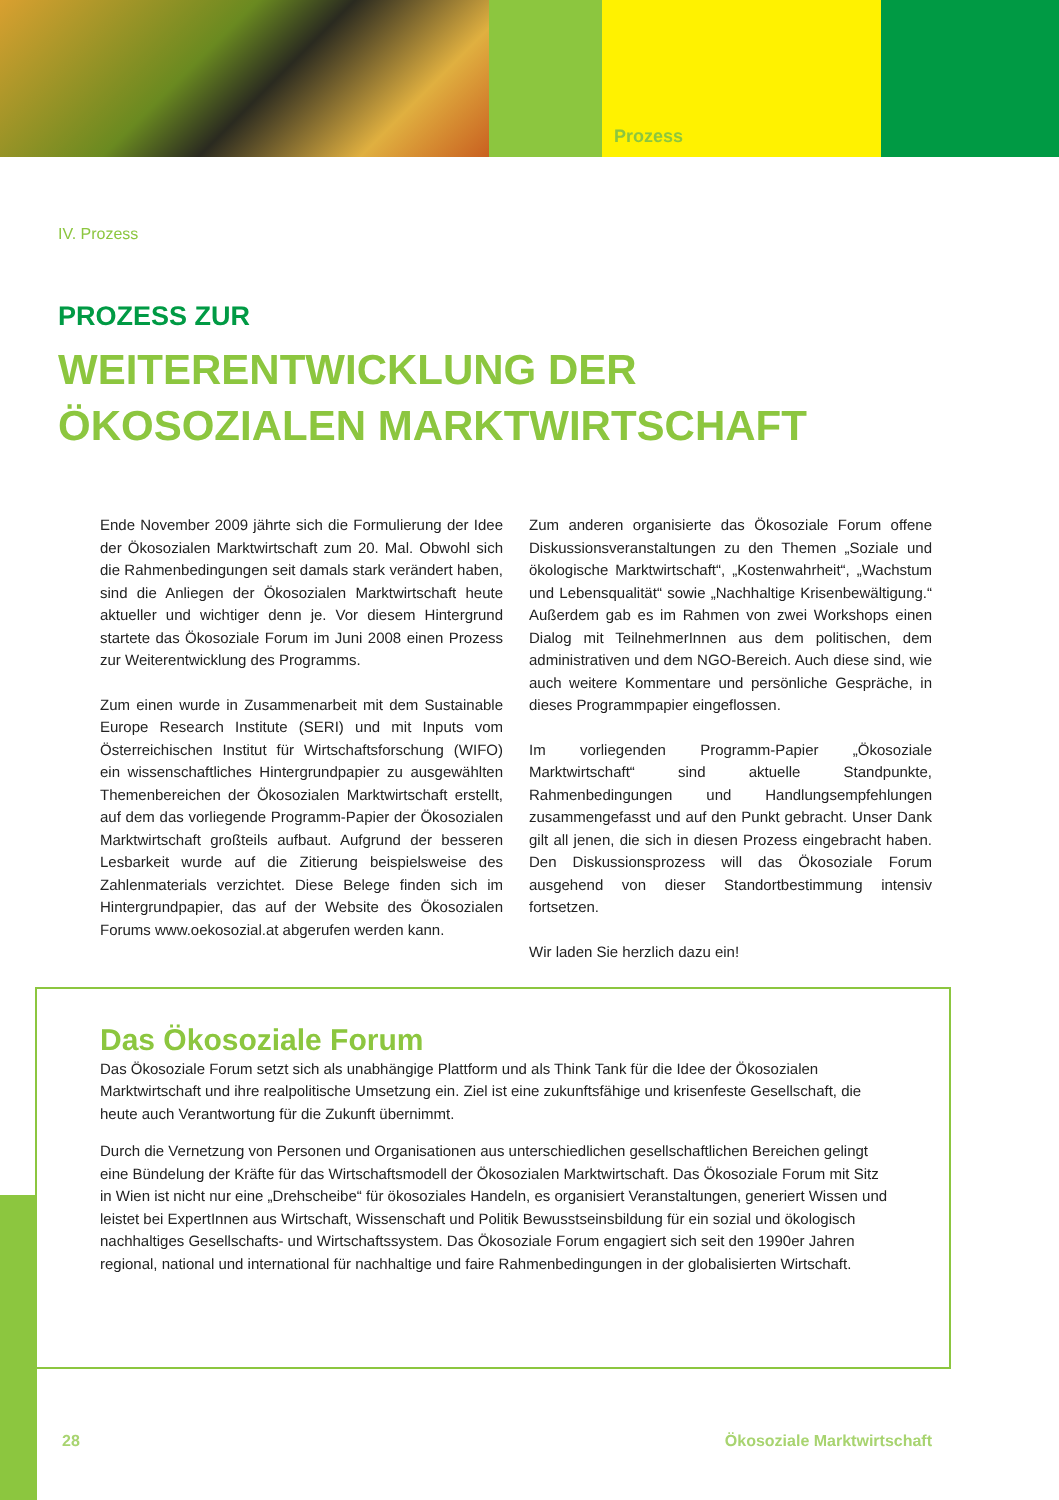Prozess
IV. Prozess
PROZESS ZUR
WEITERENTWICKLUNG DER
ÖKOSOZIALEN MARKTWIRTSCHAFT
Ende November 2009 jährte sich die Formulierung der Idee der Ökosozialen Marktwirtschaft zum 20. Mal. Obwohl sich die Rahmenbedingungen seit damals stark verändert haben, sind die Anliegen der Ökosozialen Marktwirtschaft heute aktueller und wichtiger denn je. Vor diesem Hintergrund startete das Ökosoziale Forum im Juni 2008 einen Prozess zur Weiterentwicklung des Programms.
Zum einen wurde in Zusammenarbeit mit dem Sustainable Europe Research Institute (SERI) und mit Inputs vom Österreichischen Institut für Wirtschaftsforschung (WIFO) ein wissenschaftliches Hintergrundpapier zu ausgewählten Themenbereichen der Ökosozialen Marktwirtschaft erstellt, auf dem das vorliegende Programm-Papier der Ökosozialen Marktwirtschaft großteils aufbaut. Aufgrund der besseren Lesbarkeit wurde auf die Zitierung beispielsweise des Zahlenmaterials verzichtet. Diese Belege finden sich im Hintergrundpapier, das auf der Website des Ökosozialen Forums www.oekosozial.at abgerufen werden kann.
Zum anderen organisierte das Ökosoziale Forum offene Diskussionsveranstaltungen zu den Themen „Soziale und ökologische Marktwirtschaft“, „Kostenwahrheit“, „Wachstum und Lebensqualität“ sowie „Nachhaltige Krisenbewältigung.“ Außerdem gab es im Rahmen von zwei Workshops einen Dialog mit TeilnehmerInnen aus dem politischen, dem administrativen und dem NGO-Bereich. Auch diese sind, wie auch weitere Kommentare und persönliche Gespräche, in dieses Programmpapier eingeflossen.
Im vorliegenden Programm-Papier „Ökosoziale Marktwirtschaft“ sind aktuelle Standpunkte, Rahmenbedingungen und Handlungsempfehlungen zusammengefasst und auf den Punkt gebracht. Unser Dank gilt all jenen, die sich in diesen Prozess eingebracht haben. Den Diskussionsprozess will das Ökosoziale Forum ausgehend von dieser Standortbestimmung intensiv fortsetzen.
Wir laden Sie herzlich dazu ein!
Das Ökosoziale Forum
Das Ökosoziale Forum setzt sich als unabhängige Plattform und als Think Tank für die Idee der Ökosozialen Marktwirtschaft und ihre realpolitische Umsetzung ein. Ziel ist eine zukunftsfähige und krisenfeste Gesellschaft, die heute auch Verantwortung für die Zukunft übernimmt.
Durch die Vernetzung von Personen und Organisationen aus unterschiedlichen gesellschaftlichen Bereichen gelingt eine Bündelung der Kräfte für das Wirtschaftsmodell der Ökosozialen Marktwirtschaft. Das Ökosoziale Forum mit Sitz in Wien ist nicht nur eine „Drehscheibe“ für ökosoziales Handeln, es organisiert Veranstaltungen, generiert Wissen und leistet bei ExpertInnen aus Wirtschaft, Wissenschaft und Politik Bewusstseinsbildung für ein sozial und ökologisch nachhaltiges Gesellschafts- und Wirtschaftssystem. Das Ökosoziale Forum engagiert sich seit den 1990er Jahren regional, national und international für nachhaltige und faire Rahmenbedingungen in der globalisierten Wirtschaft.
28 Ökosoziale Marktwirtschaft